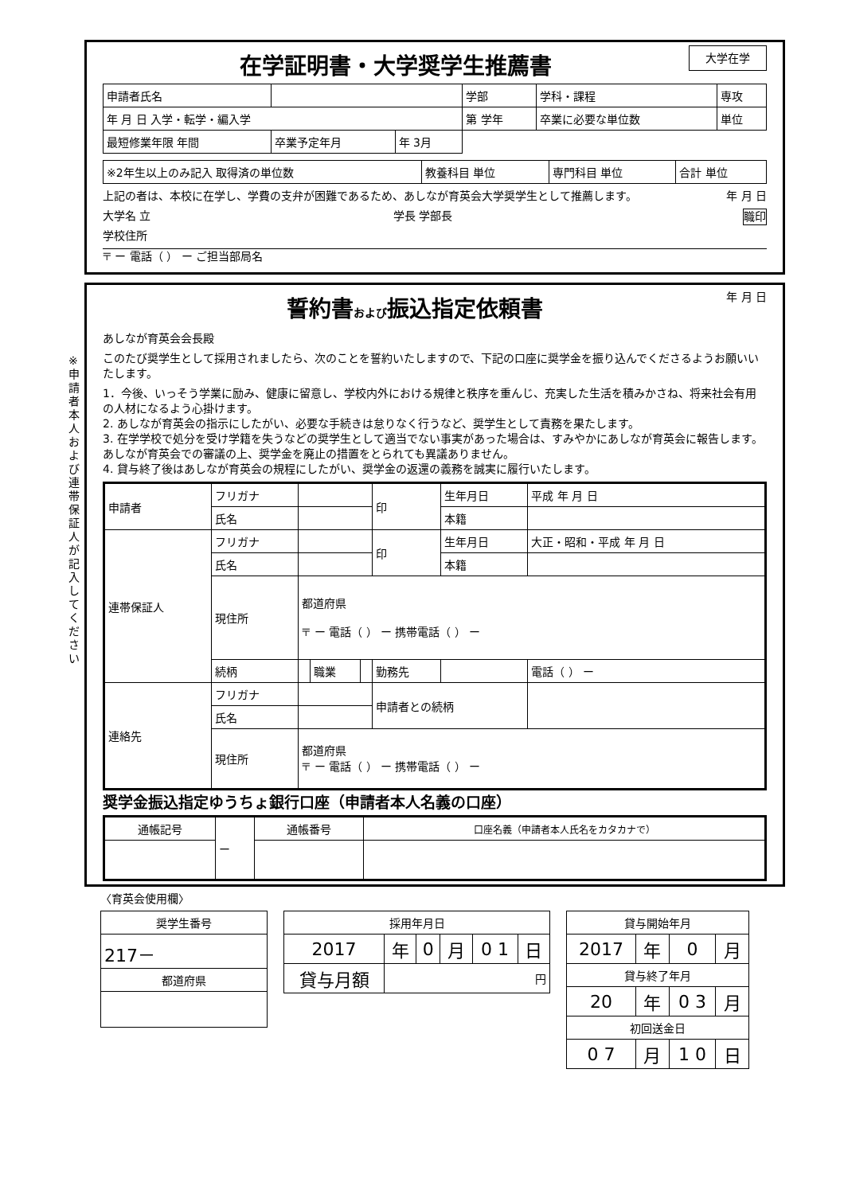在学証明書・大学奨学生推薦書
大学在学
| 申請者氏名 | | | 学部 | 学科・課程 | 専攻 |
| 年 月 日 入学・転学・編入学 | | | 第 学年 | 卒業に必要な単位数 | 単位 |
| 最短修業年限 年間 | 卒業予定年月 | 年 3月 | | | |
| ※2年生以上のみ記入 取得済の単位数 | 教養科目 単位 | 専門科目 単位 | 合計 単位 |
上記の者は、本校に在学し、学費の支弁が困難であるため、あしなが育英会大学奨学生として推薦します。 年 月 日
大学名 立 学長 学部長 職印
学校住所
〒 ー 電話（ ） ー ご担当部局名
※申請者本人および連帯保証人が記入してください
誓約書および振込指定依頼書
年 月 日
あしなが育英会会長殿
このたび奨学生として採用されましたら、次のことを誓約いたしますので、下記の口座に奨学金を振り込んでくださるようお願いいたします。
1．今後、いっそう学業に励み、健康に留意し、学校内外における規律と秩序を重んじ、充実した生活を積みかさね、将来社会有用の人材になるよう心掛けます。
2. あしなが育英会の指示にしたがい、必要な手続きは怠りなく行うなど、奨学生として責務を果たします。
3. 在学学校で処分を受け学籍を失うなどの奨学生として適当でない事実があった場合は、すみやかにあしなが育英会に報告します。あしなが育英会での審議の上、奨学金を廃止の措置をとられても異議ありません。
4. 貸与終了後はあしなが育英会の規程にしたがい、奨学金の返還の義務を誠実に履行いたします。
| 申請者 | フリガナ | | | | 印 | 生年月日 | 平成 年 月 日 | |
| | 氏名 | | | | | 本籍 | | |
| 連帯保証人 | フリガナ | | | | 印 | 生年月日 | 大正・昭和・平成 年 月 日 | |
| | 氏名 | | | | | 本籍 | | |
| | 現住所 | 都道府県 〒 ー 電話（ ） ー 携帯電話（ ） ー | | | | | | |
| | 続柄 | | 職業 | | 勤務先 | | | 電話（ ） ー |
| 連絡先 | フリガナ | | | | 申請者との続柄 | | | |
| | 氏名 | | | | | | | |
| | 現住所 | 都道府県 〒 ー 電話（ ） ー 携帯電話（ ） ー | | | | | | |
奨学金振込指定ゆうちょ銀行口座（申請者本人名義の口座）
| 通帳記号 | ー | 通帳番号 | 口座名義（申請者本人氏名をカタカナで） |
〈育英会使用欄〉
| 奨学生番号 |
| --- |
| 217－ |
| 都道府県 |
| 採用年月日 | | | | | |
| --- | --- | --- | --- | --- | --- |
| 2017 | 年 | 0 | 月 | 0 1 | 日 |
| 貸与月額 | 円 | | | | |
| 貸与開始年月 | | | |
| --- | --- | --- | --- |
| 2017 | 年 | 0 | 月 |
| 貸与終了年月 | | | |
| 20 | 年 | 0 3 | 月 |
| 初回送金日 | | | |
| 0 7 | 月 | 1 0 | 日 |